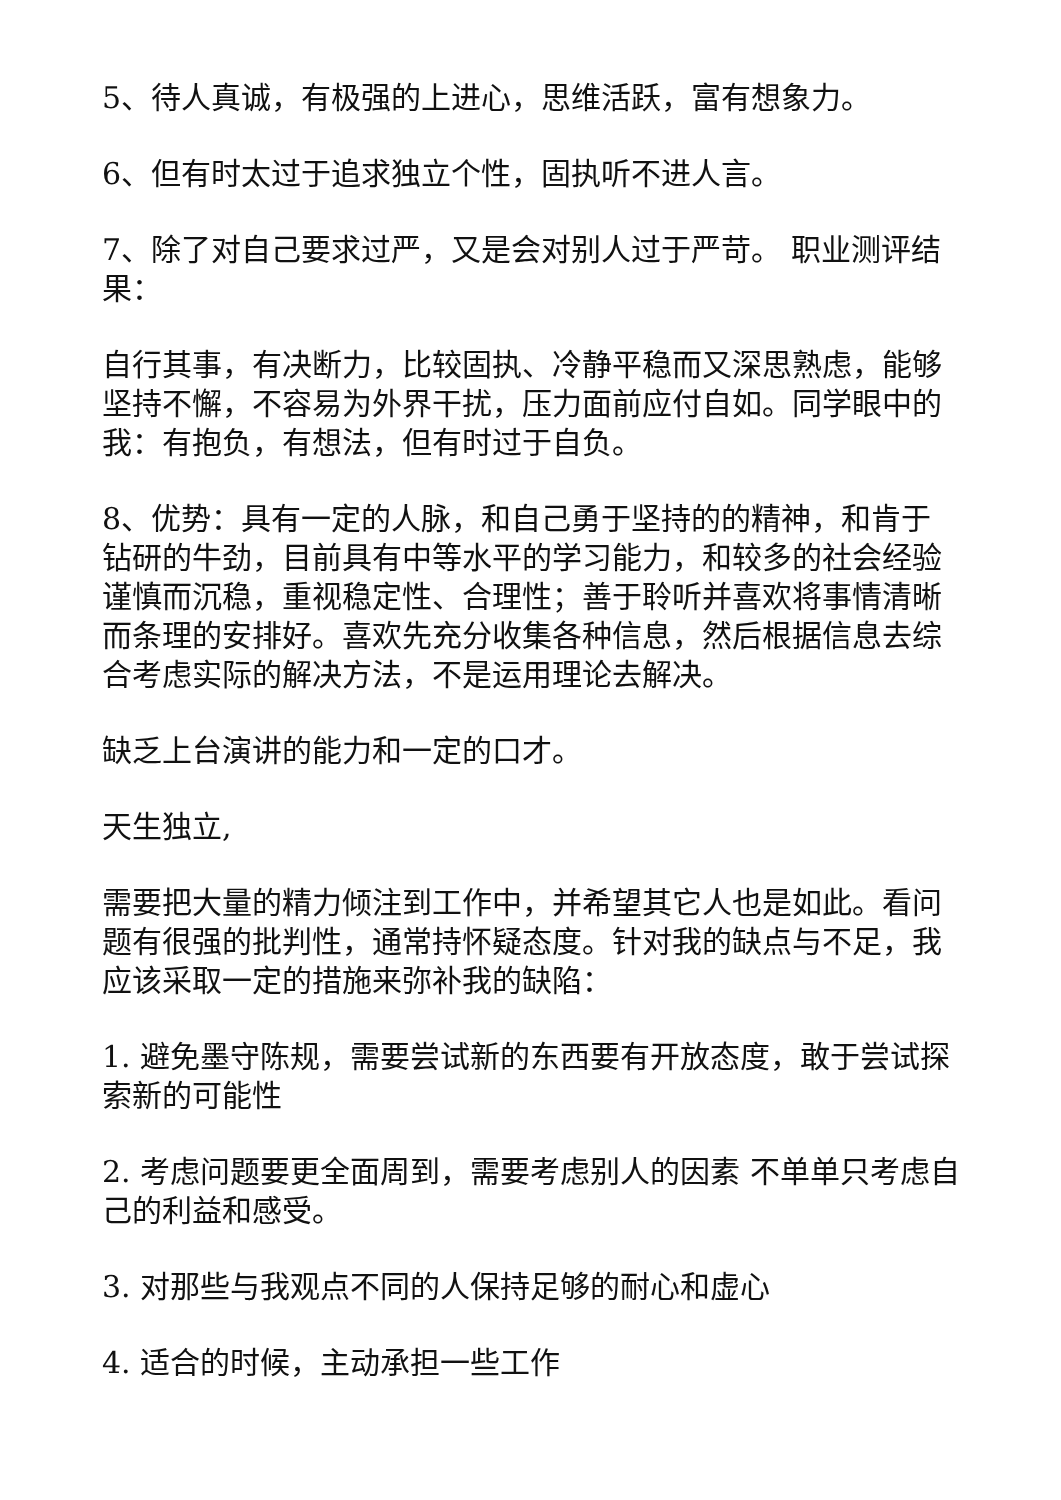5、待人真诚，有极强的上进心，思维活跃，富有想象力。
6、但有时太过于追求独立个性，固执听不进人言。
7、除了对自己要求过严，又是会对别人过于严苛。 职业测评结果：
自行其事，有决断力，比较固执、冷静平稳而又深思熟虑，能够坚持不懈，不容易为外界干扰，压力面前应付自如。同学眼中的我：有抱负，有想法，但有时过于自负。
8、优势：具有一定的人脉，和自己勇于坚持的的精神，和肯于钻研的牛劲，目前具有中等水平的学习能力，和较多的社会经验谨慎而沉稳，重视稳定性、合理性；善于聆听并喜欢将事情清晰而条理的安排好。喜欢先充分收集各种信息，然后根据信息去综合考虑实际的解决方法，不是运用理论去解决。
缺乏上台演讲的能力和一定的口才。
天生独立,
需要把大量的精力倾注到工作中，并希望其它人也是如此。看问题有很强的批判性，通常持怀疑态度。针对我的缺点与不足，我应该采取一定的措施来弥补我的缺陷：
1. 避免墨守陈规，需要尝试新的东西要有开放态度，敢于尝试探索新的可能性
2. 考虑问题要更全面周到，需要考虑别人的因素 不单单只考虑自己的利益和感受。
3. 对那些与我观点不同的人保持足够的耐心和虚心
4. 适合的时候，主动承担一些工作